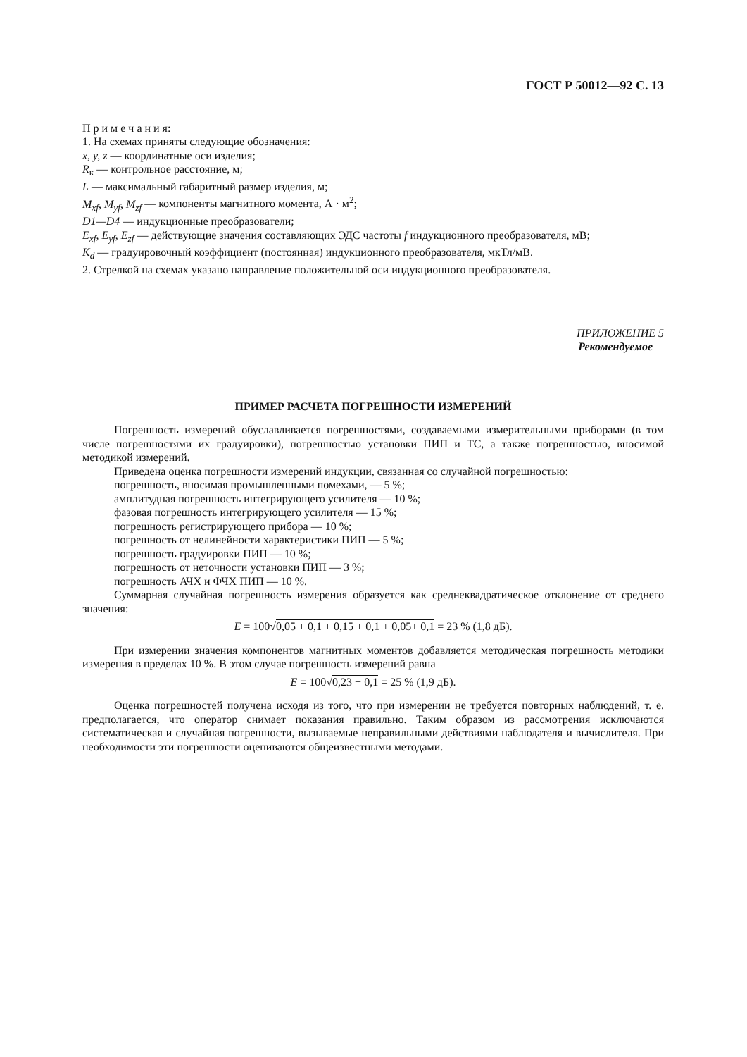ГОСТ Р 50012—92 С. 13
П р и м е ч а н и я:
1. На схемах приняты следующие обозначения:
x, y, z — координатные оси изделия;
R<sub>к</sub> — контрольное расстояние, м;
L — максимальный габаритный размер изделия, м;
M<sub>xf</sub>, M<sub>yf</sub>, M<sub>zf</sub> — компоненты магнитного момента, А · м<sup>2</sup>;
D1—D4 — индукционные преобразователи;
E<sub>xf</sub>, E<sub>yf</sub>, E<sub>zf</sub> — действующие значения составляющих ЭДС частоты f индукционного преобразователя, мВ;
K<sub>d</sub> — градуировочный коэффициент (постоянная) индукционного преобразователя, мкТл/мВ.
2. Стрелкой на схемах указано направление положительной оси индукционного преобразователя.
ПРИЛОЖЕНИЕ 5
Рекомендуемое
ПРИМЕР РАСЧЕТА ПОГРЕШНОСТИ ИЗМЕРЕНИЙ
Погрешность измерений обуславливается погрешностями, создаваемыми измерительными приборами (в том числе погрешностями их градуировки), погрешностью установки ПИП и ТС, а также погрешностью, вносимой методикой измерений.
Приведена оценка погрешности измерений индукции, связанная со случайной погрешностью:
погрешность, вносимая промышленными помехами, — 5 %;
амплитудная погрешность интегрирующего усилителя — 10 %;
фазовая погрешность интегрирующего усилителя — 15 %;
погрешность регистрирующего прибора — 10 %;
погрешность от нелинейности характеристики ПИП — 5 %;
погрешность градуировки ПИП — 10 %;
погрешность от неточности установки ПИП — 3 %;
погрешность АЧХ и ФЧХ ПИП — 10 %.
Суммарная случайная погрешность измерения образуется как среднеквадратическое отклонение от среднего значения:
E = 100√0,05 + 0,1 + 0,15 + 0,1 + 0,05+ 0,1 = 23 % (1,8 дБ).
При измерении значения компонентов магнитных моментов добавляется методическая погрешность методики измерения в пределах 10 %. В этом случае погрешность измерений равна
E = 100√0,23 + 0,1 = 25 % (1,9 дБ).
Оценка погрешностей получена исходя из того, что при измерении не требуется повторных наблюдений, т. е. предполагается, что оператор снимает показания правильно. Таким образом из рассмотрения исключаются систематическая и случайная погрешности, вызываемые неправильными действиями наблюдателя и вычислителя. При необходимости эти погрешности оцениваются общеизвестными методами.